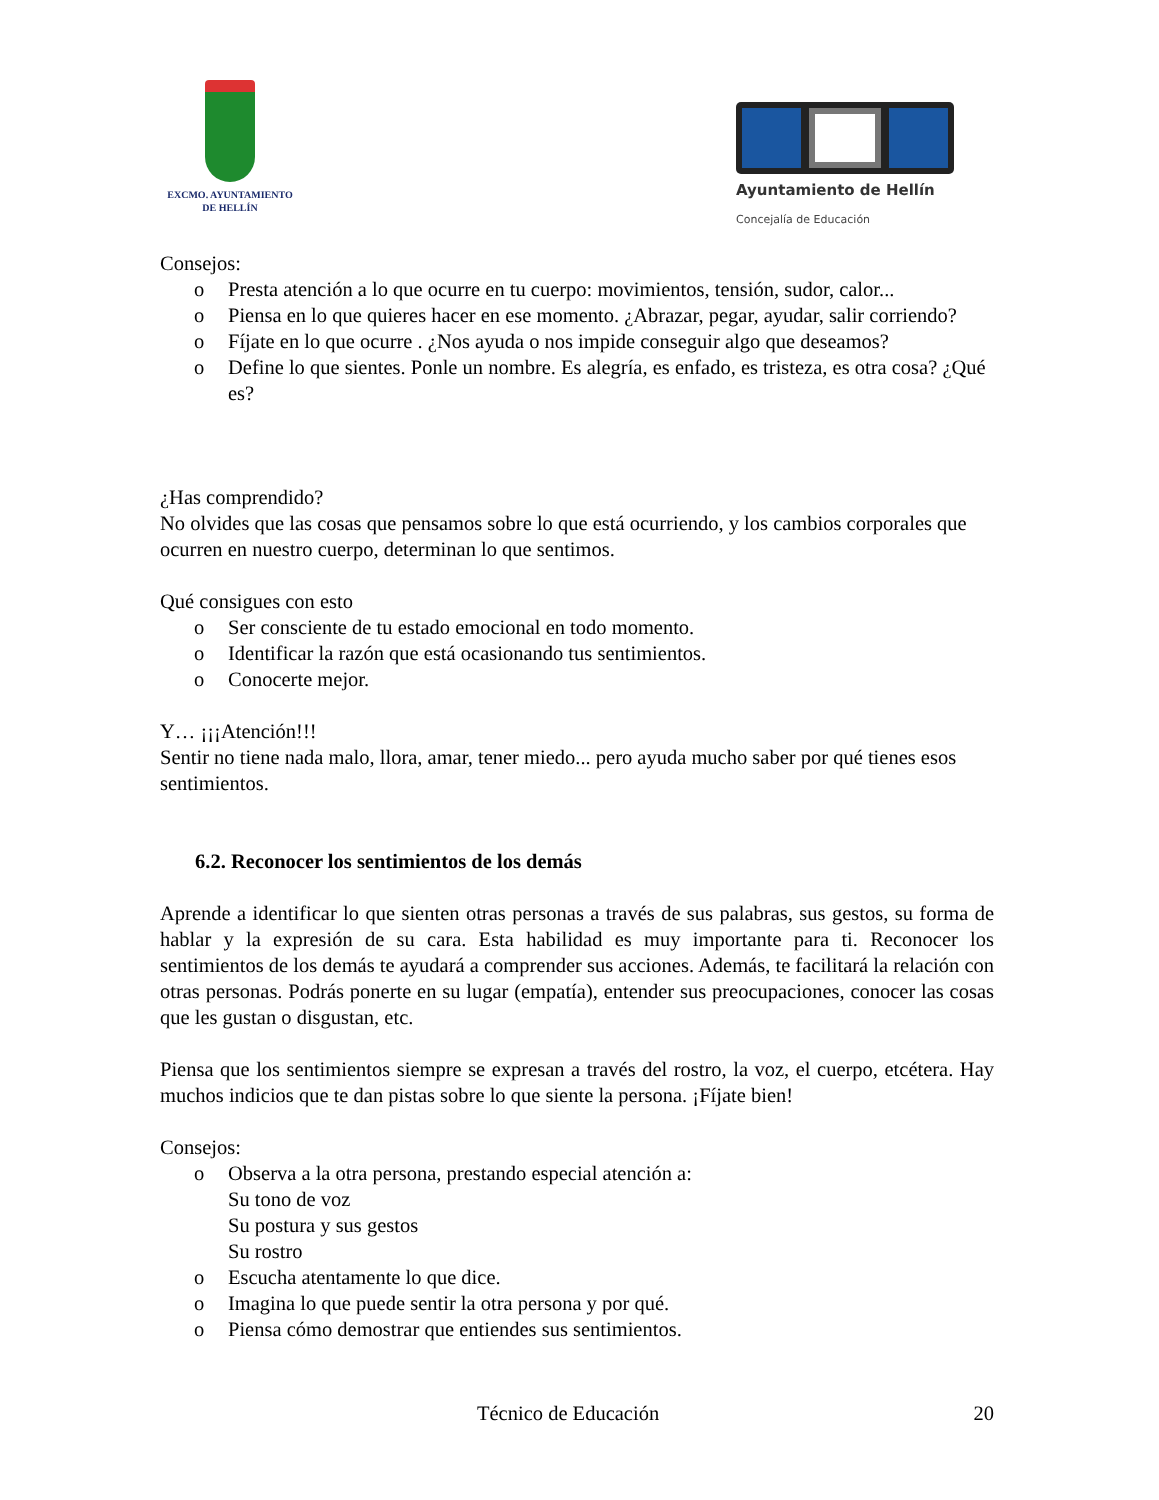EXCMO. AYUNTAMIENTO
DE HELLÍN
Ayuntamiento de Hellín
Concejalía de Educación
Consejos:
o Presta atención a lo que ocurre en tu cuerpo: movimientos, tensión, sudor, calor...
o Piensa en lo que quieres hacer en ese momento. ¿Abrazar, pegar, ayudar, salir corriendo?
o Fíjate en lo que ocurre . ¿Nos ayuda o nos impide conseguir algo que deseamos?
o Define lo que sientes. Ponle un nombre. Es alegría, es enfado, es tristeza, es otra cosa? ¿Qué es?
¿Has comprendido?
No olvides que las cosas que pensamos sobre lo que está ocurriendo, y los cambios corporales que ocurren en nuestro cuerpo, determinan lo que sentimos.
Qué consigues con esto
o Ser consciente de tu estado emocional en todo momento.
o Identificar la razón que está ocasionando tus sentimientos.
o Conocerte mejor.
Y… ¡¡¡Atención!!!
Sentir no tiene nada malo, llora, amar, tener miedo... pero ayuda mucho saber por qué tienes esos sentimientos.
6.2. Reconocer los sentimientos de los demás
Aprende a identificar lo que sienten otras personas a través de sus palabras, sus gestos, su forma de hablar y la expresión de su cara. Esta habilidad es muy importante para ti. Reconocer los sentimientos de los demás te ayudará a comprender sus acciones. Además, te facilitará la relación con otras personas. Podrás ponerte en su lugar (empatía), entender sus preocupaciones, conocer las cosas que les gustan o disgustan, etc.
Piensa que los sentimientos siempre se expresan a través del rostro, la voz, el cuerpo, etcétera. Hay muchos indicios que te dan pistas sobre lo que siente la persona. ¡Fíjate bien!
Consejos:
o Observa a la otra persona, prestando especial atención a:
Su tono de voz
Su postura y sus gestos
Su rostro
o Escucha atentamente lo que dice.
o Imagina lo que puede sentir la otra persona y por qué.
o Piensa cómo demostrar que entiendes sus sentimientos.
Técnico de Educación 20